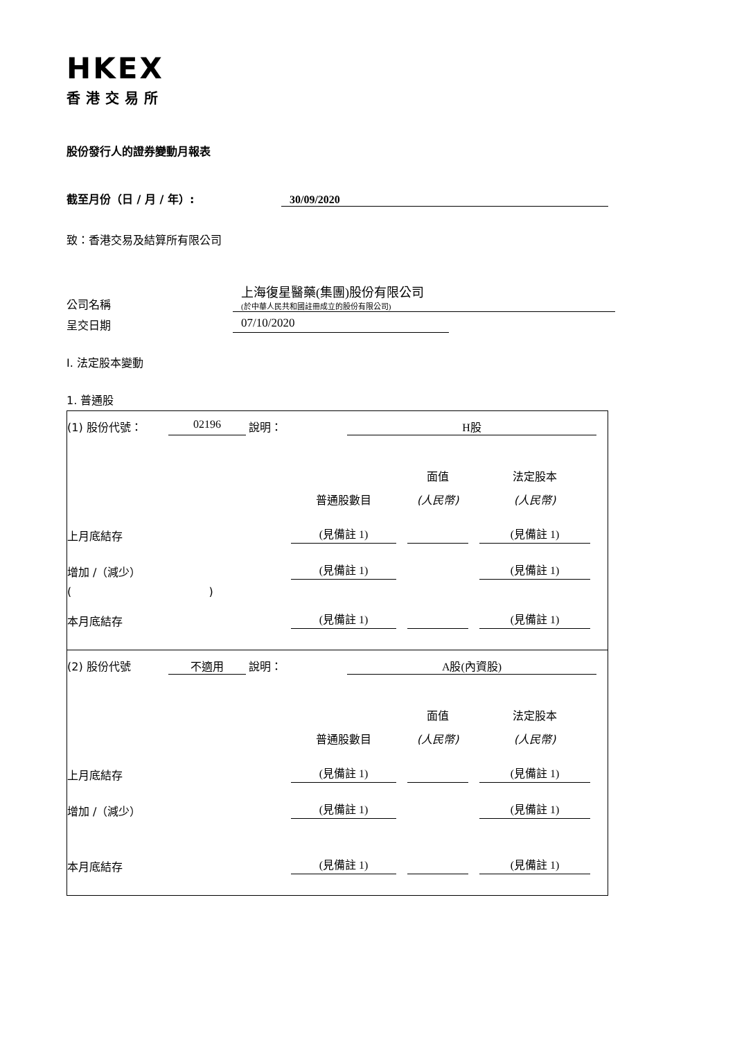HKEX
香港交易所
股份發行人的證券變動月報表
截至月份（日 / 月 / 年）: 30/09/2020
致：香港交易及結算所有限公司
公司名稱
上海復星醫藥(集團)股份有限公司
(於中華人民共和國註冊成立的股份有限公司)
呈交日期 07/10/2020
I. 法定股本變動
1. 普通股
(1) 股份代號： 02196 說明： H股
面值
法定股本
普通股數目
(人民幣)
(人民幣)
上月底結存
(見備註 1)
(見備註 1)
增加 /（減少）
(見備註 1)
(見備註 1)
( )
本月底結存
(見備註 1)
(見備註 1)
(2) 股份代號 不適用 說明： A股(內資股)
面值
法定股本
普通股數目
(人民幣)
(人民幣)
上月底結存
(見備註 1)
(見備註 1)
增加 /（減少）
(見備註 1)
(見備註 1)
本月底結存
(見備註 1)
(見備註 1)